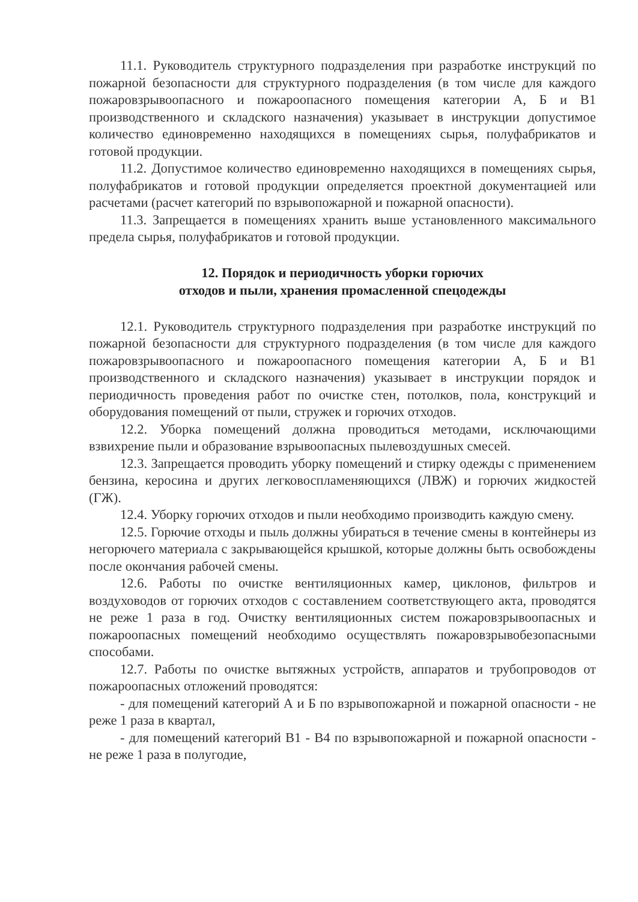11.1. Руководитель структурного подразделения при разработке инструкций по пожарной безопасности для структурного подразделения (в том числе для каждого пожаровзрывоопасного и пожароопасного помещения категории А, Б и В1 производственного и складского назначения) указывает в инструкции допустимое количество единовременно находящихся в помещениях сырья, полуфабрикатов и готовой продукции.
11.2. Допустимое количество единовременно находящихся в помещениях сырья, полуфабрикатов и готовой продукции определяется проектной документацией или расчетами (расчет категорий по взрывопожарной и пожарной опасности).
11.3. Запрещается в помещениях хранить выше установленного максимального предела сырья, полуфабрикатов и готовой продукции.
12. Порядок и периодичность уборки горючих
отходов и пыли, хранения промасленной спецодежды
12.1. Руководитель структурного подразделения при разработке инструкций по пожарной безопасности для структурного подразделения (в том числе для каждого пожаровзрывоопасного и пожароопасного помещения категории А, Б и В1 производственного и складского назначения) указывает в инструкции порядок и периодичность проведения работ по очистке стен, потолков, пола, конструкций и оборудования помещений от пыли, стружек и горючих отходов.
12.2. Уборка помещений должна проводиться методами, исключающими взвихрение пыли и образование взрывоопасных пылевоздушных смесей.
12.3. Запрещается проводить уборку помещений и стирку одежды с применением бензина, керосина и других легковоспламеняющихся (ЛВЖ) и горючих жидкостей (ГЖ).
12.4. Уборку горючих отходов и пыли необходимо производить каждую смену.
12.5. Горючие отходы и пыль должны убираться в течение смены в контейнеры из негорючего материала с закрывающейся крышкой, которые должны быть освобождены после окончания рабочей смены.
12.6. Работы по очистке вентиляционных камер, циклонов, фильтров и воздуховодов от горючих отходов с составлением соответствующего акта, проводятся не реже 1 раза в год. Очистку вентиляционных систем пожаровзрывоопасных и пожароопасных помещений необходимо осуществлять пожаровзрывобезопасными способами.
12.7. Работы по очистке вытяжных устройств, аппаратов и трубопроводов от пожароопасных отложений проводятся:
- для помещений категорий А и Б по взрывопожарной и пожарной опасности - не реже 1 раза в квартал,
- для помещений категорий В1 - В4 по взрывопожарной и пожарной опасности - не реже 1 раза в полугодие,